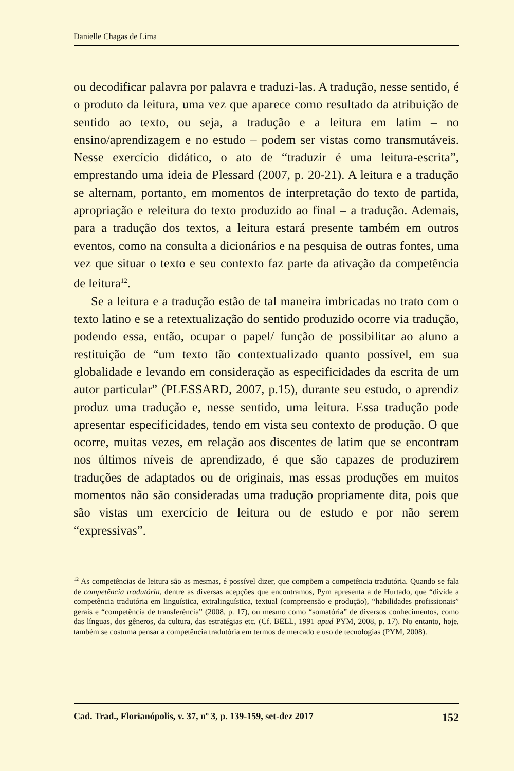Danielle Chagas de Lima
ou decodificar palavra por palavra e traduzi-las. A tradução, nesse sentido, é o produto da leitura, uma vez que aparece como resultado da atribuição de sentido ao texto, ou seja, a tradução e a leitura em latim – no ensino/aprendizagem e no estudo – podem ser vistas como transmutáveis. Nesse exercício didático, o ato de “traduzir é uma leitura-escrita”, emprestando uma ideia de Plessard (2007, p. 20-21). A leitura e a tradução se alternam, portanto, em momentos de interpretação do texto de partida, apropriação e releitura do texto produzido ao final – a tradução. Ademais, para a tradução dos textos, a leitura estará presente também em outros eventos, como na consulta a dicionários e na pesquisa de outras fontes, uma vez que situar o texto e seu contexto faz parte da ativação da competência de leitura<sup>12</sup>.
Se a leitura e a tradução estão de tal maneira imbricadas no trato com o texto latino e se a retextualização do sentido produzido ocorre via tradução, podendo essa, então, ocupar o papel/ função de possibilitar ao aluno a restituição de “um texto tão contextualizado quanto possível, em sua globalidade e levando em consideração as especificidades da escrita de um autor particular” (PLESSARD, 2007, p.15), durante seu estudo, o aprendiz produz uma tradução e, nesse sentido, uma leitura. Essa tradução pode apresentar especificidades, tendo em vista seu contexto de produção. O que ocorre, muitas vezes, em relação aos discentes de latim que se encontram nos últimos níveis de aprendizado, é que são capazes de produzirem traduções de adaptados ou de originais, mas essas produções em muitos momentos não são consideradas uma tradução propriamente dita, pois que são vistas um exercício de leitura ou de estudo e por não serem “expressivas”.
<sup>12</sup> As competências de leitura são as mesmas, é possível dizer, que compõem a competência tradutória. Quando se fala de competência tradutória, dentre as diversas acepções que encontramos, Pym apresenta a de Hurtado, que “divide a competência tradutória em linguística, extralinguística, textual (compreensão e produção), “habilidades profissionais” gerais e “competência de transferência” (2008, p. 17), ou mesmo como “somatória” de diversos conhecimentos, como das línguas, dos gêneros, da cultura, das estratégias etc. (Cf. BELL, 1991 apud PYM, 2008, p. 17). No entanto, hoje, também se costuma pensar a competência tradutória em termos de mercado e uso de tecnologias (PYM, 2008).
Cad. Trad., Florianópolis, v. 37, nº 3, p. 139-159, set-dez 2017 152